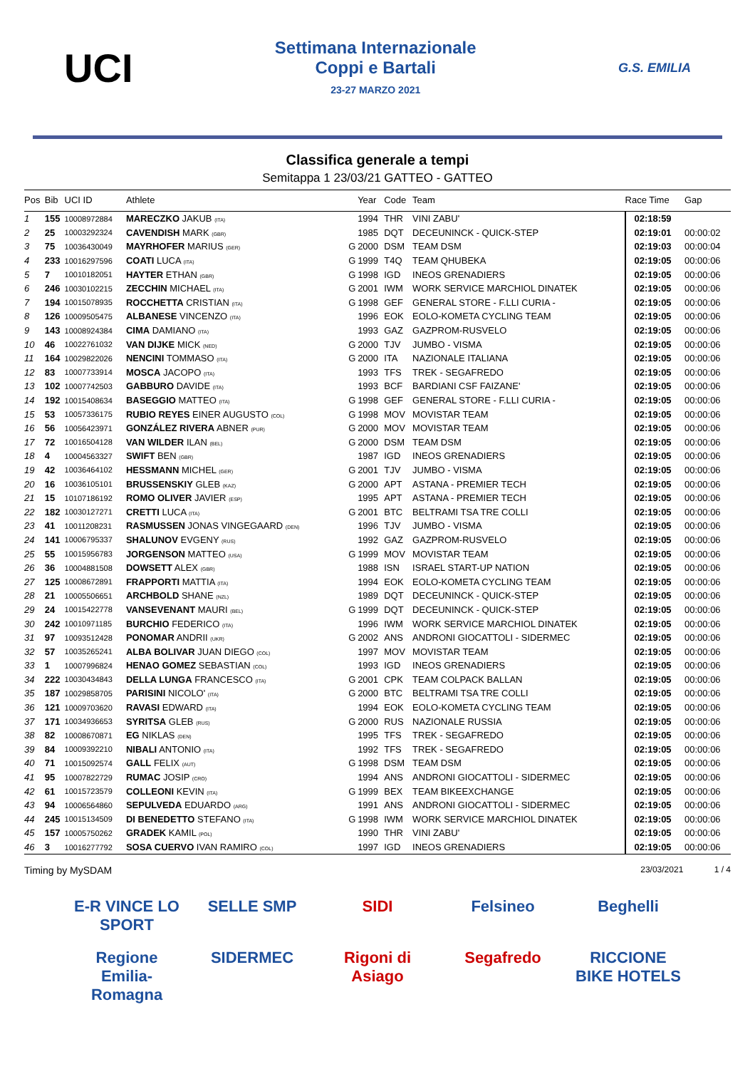UCI
Settimana Internazionale
Coppi e Bartali
23-27 MARZO 2021
G.S. EMILIA
Classifica generale a tempi
Semitappa 1 23/03/21 GATTEO - GATTEO
| Pos | Bib | UCI ID | Athlete | | Year | Code | Team | Race Time | Gap |
| --- | --- | --- | --- | --- | --- | --- | --- | --- | --- |
| 1 | 155 | 10008972884 | MARECZKO JAKUB (ITA) | | 1994 | THR | VINI ZABU' | 02:18:59 | |
| 2 | 25 | 10003292324 | CAVENDISH MARK (GBR) | | 1985 | DQT | DECEUNINCK - QUICK-STEP | 02:19:01 | 00:00:02 |
| 3 | 75 | 10036430049 | MAYRHOFER MARIUS (GER) | G | 2000 | DSM | TEAM DSM | 02:19:03 | 00:00:04 |
| 4 | 233 | 10016297596 | COATI LUCA (ITA) | G | 1999 | T4Q | TEAM QHUBEKA | 02:19:05 | 00:00:06 |
| 5 | 7 | 10010182051 | HAYTER ETHAN (GBR) | G | 1998 | IGD | INEOS GRENADIERS | 02:19:05 | 00:00:06 |
| 6 | 246 | 10030102215 | ZECCHIN MICHAEL (ITA) | G | 2001 | IWM | WORK SERVICE MARCHIOL DINATEK | 02:19:05 | 00:00:06 |
| 7 | 194 | 10015078935 | ROCCHETTA CRISTIAN (ITA) | G | 1998 | GEF | GENERAL STORE - F.LLI CURIA - | 02:19:05 | 00:00:06 |
| 8 | 126 | 10009505475 | ALBANESE VINCENZO (ITA) | | 1996 | EOK | EOLO-KOMETA CYCLING TEAM | 02:19:05 | 00:00:06 |
| 9 | 143 | 10008924384 | CIMA DAMIANO (ITA) | | 1993 | GAZ | GAZPROM-RUSVELO | 02:19:05 | 00:00:06 |
| 10 | 46 | 10022761032 | VAN DIJKE MICK (NED) | G | 2000 | TJV | JUMBO - VISMA | 02:19:05 | 00:00:06 |
| 11 | 164 | 10029822026 | NENCINI TOMMASO (ITA) | G | 2000 | ITA | NAZIONALE ITALIANA | 02:19:05 | 00:00:06 |
| 12 | 83 | 10007733914 | MOSCA JACOPO (ITA) | | 1993 | TFS | TREK - SEGAFREDO | 02:19:05 | 00:00:06 |
| 13 | 102 | 10007742503 | GABBURO DAVIDE (ITA) | | 1993 | BCF | BARDIANI CSF FAIZANE' | 02:19:05 | 00:00:06 |
| 14 | 192 | 10015408634 | BASEGGIO MATTEO (ITA) | G | 1998 | GEF | GENERAL STORE - F.LLI CURIA - | 02:19:05 | 00:00:06 |
| 15 | 53 | 10057336175 | RUBIO REYES EINER AUGUSTO (COL) | G | 1998 | MOV | MOVISTAR TEAM | 02:19:05 | 00:00:06 |
| 16 | 56 | 10056423971 | GONZÁLEZ RIVERA ABNER (PUR) | G | 2000 | MOV | MOVISTAR TEAM | 02:19:05 | 00:00:06 |
| 17 | 72 | 10016504128 | VAN WILDER ILAN (BEL) | G | 2000 | DSM | TEAM DSM | 02:19:05 | 00:00:06 |
| 18 | 4 | 10004563327 | SWIFT BEN (GBR) | | 1987 | IGD | INEOS GRENADIERS | 02:19:05 | 00:00:06 |
| 19 | 42 | 10036464102 | HESSMANN MICHEL (GER) | G | 2001 | TJV | JUMBO - VISMA | 02:19:05 | 00:00:06 |
| 20 | 16 | 10036105101 | BRUSSENSKIY GLEB (KAZ) | G | 2000 | APT | ASTANA - PREMIER TECH | 02:19:05 | 00:00:06 |
| 21 | 15 | 10107186192 | ROMO OLIVER JAVIER (ESP) | | 1995 | APT | ASTANA - PREMIER TECH | 02:19:05 | 00:00:06 |
| 22 | 182 | 10030127271 | CRETTI LUCA (ITA) | G | 2001 | BTC | BELTRAMI TSA TRE COLLI | 02:19:05 | 00:00:06 |
| 23 | 41 | 10011208231 | RASMUSSEN JONAS VINGEGAARD (DEN) | | 1996 | TJV | JUMBO - VISMA | 02:19:05 | 00:00:06 |
| 24 | 141 | 10006795337 | SHALUNOV EVGENY (RUS) | | 1992 | GAZ | GAZPROM-RUSVELO | 02:19:05 | 00:00:06 |
| 25 | 55 | 10015956783 | JORGENSON MATTEO (USA) | G | 1999 | MOV | MOVISTAR TEAM | 02:19:05 | 00:00:06 |
| 26 | 36 | 10004881508 | DOWSETT ALEX (GBR) | | 1988 | ISN | ISRAEL START-UP NATION | 02:19:05 | 00:00:06 |
| 27 | 125 | 10008672891 | FRAPPORTI MATTIA (ITA) | | 1994 | EOK | EOLO-KOMETA CYCLING TEAM | 02:19:05 | 00:00:06 |
| 28 | 21 | 10005506651 | ARCHBOLD SHANE (NZL) | | 1989 | DQT | DECEUNINCK - QUICK-STEP | 02:19:05 | 00:00:06 |
| 29 | 24 | 10015422778 | VANSEVENANT MAURI (BEL) | G | 1999 | DQT | DECEUNINCK - QUICK-STEP | 02:19:05 | 00:00:06 |
| 30 | 242 | 10010971185 | BURCHIO FEDERICO (ITA) | | 1996 | IWM | WORK SERVICE MARCHIOL DINATEK | 02:19:05 | 00:00:06 |
| 31 | 97 | 10093512428 | PONOMAR ANDRII (UKR) | G | 2002 | ANS | ANDRONI GIOCATTOLI - SIDERMEC | 02:19:05 | 00:00:06 |
| 32 | 57 | 10035265241 | ALBA BOLIVAR JUAN DIEGO (COL) | | 1997 | MOV | MOVISTAR TEAM | 02:19:05 | 00:00:06 |
| 33 | 1 | 10007996824 | HENAO GOMEZ SEBASTIAN (COL) | | 1993 | IGD | INEOS GRENADIERS | 02:19:05 | 00:00:06 |
| 34 | 222 | 10030434843 | DELLA LUNGA FRANCESCO (ITA) | G | 2001 | CPK | TEAM COLPACK BALLAN | 02:19:05 | 00:00:06 |
| 35 | 187 | 10029858705 | PARISINI NICOLO' (ITA) | G | 2000 | BTC | BELTRAMI TSA TRE COLLI | 02:19:05 | 00:00:06 |
| 36 | 121 | 10009703620 | RAVASI EDWARD (ITA) | | 1994 | EOK | EOLO-KOMETA CYCLING TEAM | 02:19:05 | 00:00:06 |
| 37 | 171 | 10034936653 | SYRITSA GLEB (RUS) | G | 2000 | RUS | NAZIONALE RUSSIA | 02:19:05 | 00:00:06 |
| 38 | 82 | 10008670871 | EG NIKLAS (DEN) | | 1995 | TFS | TREK - SEGAFREDO | 02:19:05 | 00:00:06 |
| 39 | 84 | 10009392210 | NIBALI ANTONIO (ITA) | | 1992 | TFS | TREK - SEGAFREDO | 02:19:05 | 00:00:06 |
| 40 | 71 | 10015092574 | GALL FELIX (AUT) | G | 1998 | DSM | TEAM DSM | 02:19:05 | 00:00:06 |
| 41 | 95 | 10007822729 | RUMAC JOSIP (CRO) | | 1994 | ANS | ANDRONI GIOCATTOLI - SIDERMEC | 02:19:05 | 00:00:06 |
| 42 | 61 | 10015723579 | COLLEONI KEVIN (ITA) | G | 1999 | BEX | TEAM BIKEEXCHANGE | 02:19:05 | 00:00:06 |
| 43 | 94 | 10006564860 | SEPULVEDA EDUARDO (ARG) | | 1991 | ANS | ANDRONI GIOCATTOLI - SIDERMEC | 02:19:05 | 00:00:06 |
| 44 | 245 | 10015134509 | DI BENEDETTO STEFANO (ITA) | G | 1998 | IWM | WORK SERVICE MARCHIOL DINATEK | 02:19:05 | 00:00:06 |
| 45 | 157 | 10005750262 | GRADEK KAMIL (POL) | | 1990 | THR | VINI ZABU' | 02:19:05 | 00:00:06 |
| 46 | 3 | 10016277792 | SOSA CUERVO IVAN RAMIRO (COL) | | 1997 | IGD | INEOS GRENADIERS | 02:19:05 | 00:00:06 |
Timing by MySDAM 23/03/2021 1 / 4
E-R VINCE LO SPORT
SELLE SMP
SIDI
Felsineo
Beghelli
Regione Emilia-Romagna
SIDERMEC
Rigoni di Asiago
Segafredo
RICCIONE BIKE HOTELS